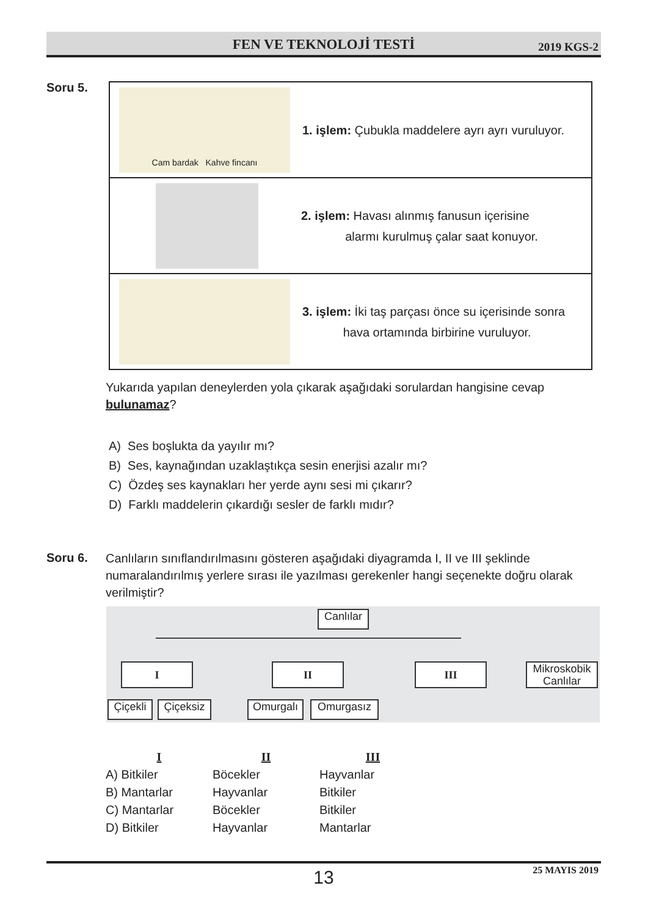FEN VE TEKNOLOJİ TESTİ 2019 KGS-2
Soru 5.
Cam bardak Kahve fincanı
1. işlem: Çubukla maddelere ayrı ayrı vuruluyor.
2. işlem: Havası alınmış fanusun içerisine
alarmı kurulmuş çalar saat konuyor.
3. işlem: İki taş parçası önce su içerisinde sonra
hava ortamında birbirine vuruluyor.
Yukarıda yapılan deneylerden yola çıkarak aşağıdaki sorulardan hangisine cevap bulunamaz?
A) Ses boşlukta da yayılır mı?
B) Ses, kaynağından uzaklaştıkça sesin enerjisi azalır mı?
C) Özdeş ses kaynakları her yerde aynı sesi mi çıkarır?
D) Farklı maddelerin çıkardığı sesler de farklı mıdır?
Soru 6.
Canlıların sınıflandırılmasını gösteren aşağıdaki diyagramda I, II ve III şeklinde numaralandırılmış yerlere sırası ile yazılması gerekenler hangi seçenekte doğru olarak verilmiştir?
Canlılar
I II III
Mikroskobik Canlılar
Çiçekli
Çiçeksiz
Omurgalı Omurgasız
| I | II | III |
| --- | --- | --- |
| A) Bitkiler | Böcekler | Hayvanlar |
| B) Mantarlar | Hayvanlar | Bitkiler |
| C) Mantarlar | Böcekler | Bitkiler |
| D) Bitkiler | Hayvanlar | Mantarlar |
13
25 MAYIS 2019